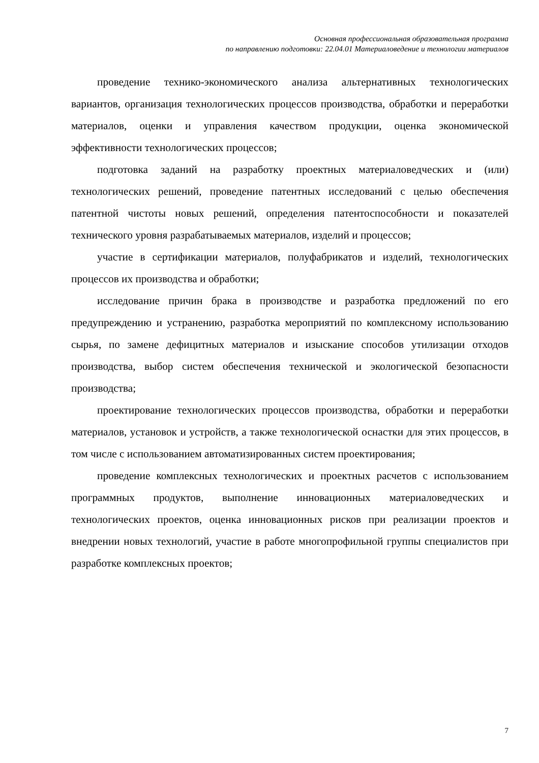Основная профессиональная образовательная программа
по направлению подготовки: 22.04.01 Материаловедение и технологии материалов
проведение технико-экономического анализа альтернативных технологических вариантов, организация технологических процессов производства, обработки и переработки материалов, оценки и управления качеством продукции, оценка экономической эффективности технологических процессов;
подготовка заданий на разработку проектных материаловедческих и (или) технологических решений, проведение патентных исследований с целью обеспечения патентной чистоты новых решений, определения патентоспособности и показателей технического уровня разрабатываемых материалов, изделий и процессов;
участие в сертификации материалов, полуфабрикатов и изделий, технологических процессов их производства и обработки;
исследование причин брака в производстве и разработка предложений по его предупреждению и устранению, разработка мероприятий по комплексному использованию сырья, по замене дефицитных материалов и изыскание способов утилизации отходов производства, выбор систем обеспечения технической и экологической безопасности производства;
проектирование технологических процессов производства, обработки и переработки материалов, установок и устройств, а также технологической оснастки для этих процессов, в том числе с использованием автоматизированных систем проектирования;
проведение комплексных технологических и проектных расчетов с использованием программных продуктов, выполнение инновационных материаловедческих и технологических проектов, оценка инновационных рисков при реализации проектов и внедрении новых технологий, участие в работе многопрофильной группы специалистов при разработке комплексных проектов;
7